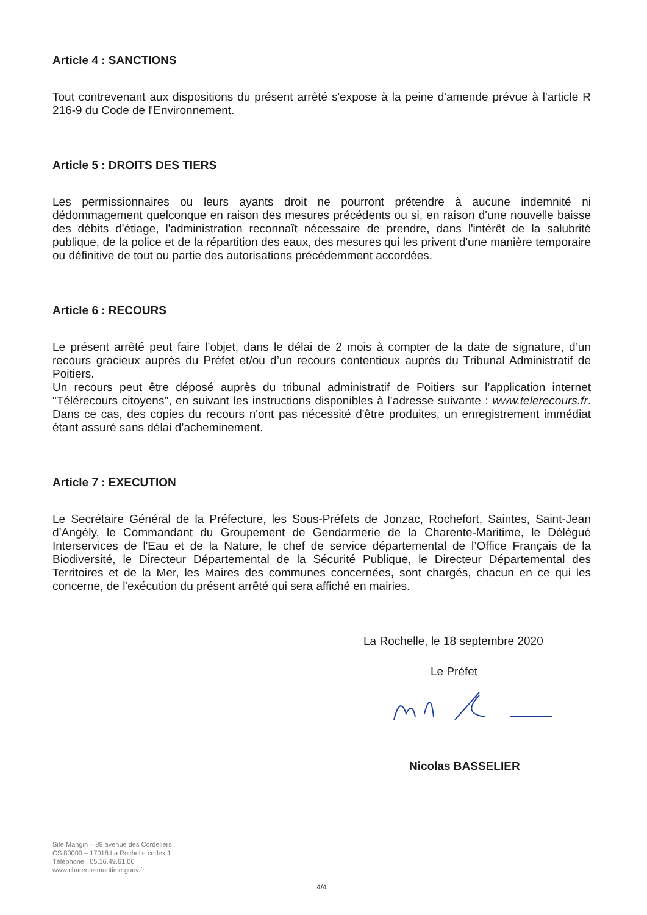Article 4 : SANCTIONS
Tout contrevenant aux dispositions du présent arrêté s'expose à la peine d'amende prévue à l'article R 216-9 du Code de l'Environnement.
Article 5 : DROITS DES TIERS
Les permissionnaires ou leurs ayants droit ne pourront prétendre à aucune indemnité ni dédommagement quelconque en raison des mesures précédents ou si, en raison d'une nouvelle baisse des débits d'étiage, l'administration reconnaît nécessaire de prendre, dans l'intérêt de la salubrité publique, de la police et de la répartition des eaux, des mesures qui les privent d'une manière temporaire ou définitive de tout ou partie des autorisations précédemment accordées.
Article 6 : RECOURS
Le présent arrêté peut faire l’objet, dans le délai de 2 mois à compter de la date de signature, d’un recours gracieux auprès du Préfet et/ou d’un recours contentieux auprès du Tribunal Administratif de Poitiers.
Un recours peut être déposé auprès du tribunal administratif de Poitiers sur l’application internet "Télérecours citoyens", en suivant les instructions disponibles à l’adresse suivante : www.telerecours.fr. Dans ce cas, des copies du recours n'ont pas nécessité d'être produites, un enregistrement immédiat étant assuré sans délai d’acheminement.
Article 7 : EXECUTION
Le Secrétaire Général de la Préfecture, les Sous-Préfets de Jonzac, Rochefort, Saintes, Saint-Jean d’Angély, le Commandant du Groupement de Gendarmerie de la Charente-Maritime, le Délégué Interservices de l'Eau et de la Nature, le chef de service départemental de l’Office Français de la Biodiversité, le Directeur Départemental de la Sécurité Publique, le Directeur Départemental des Territoires et de la Mer, les Maires des communes concernées, sont chargés, chacun en ce qui les concerne, de l'exécution du présent arrêté qui sera affiché en mairies.
La Rochelle, le 18 septembre 2020
Le Préfet
Nicolas BASSELIER
Site Mangin – 89 avenue des Cordeliers
CS 80000 – 17018 La Rochelle cedex 1
Téléphone : 05.16.49.61.00
www.charente-maritime.gouv.fr
4/4